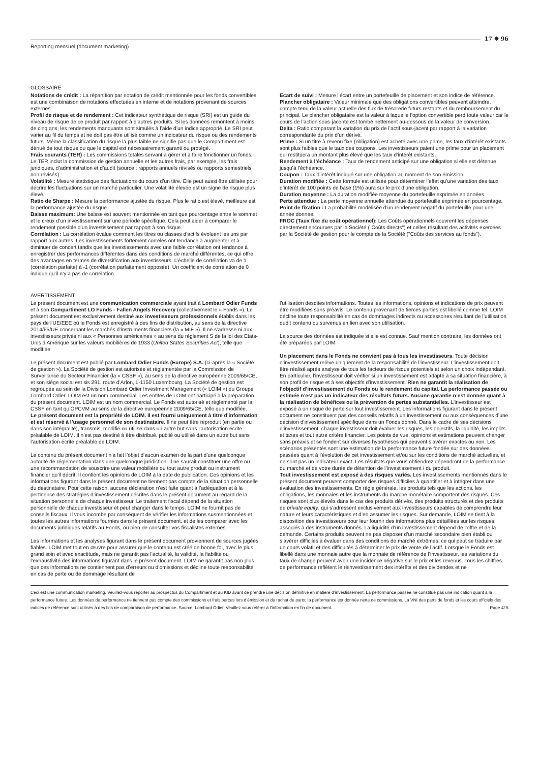Reporting mensuel (document marketing)
17 ✵ 96
GLOSSAIRE
Notations de crédit : La répartition par notation de crédit mentionnée pour les fonds convertibles est une combinaison de notations effectuées en interne et de notations provenant de sources externes.
Profil de risque et de rendement : Cet indicateur synthétique de risque (SRI) est un guide du niveau de risque de ce produit par rapport à d’autres produits. Si les données remontent à moins de cinq ans, les rendements manquants sont simulés à l’aide d’un indice approprié. Le SRI peut varier au fil du temps et ne doit pas être utilisé comme un indicateur du risque ou des rendements futurs. Même la classification du risque la plus faible ne signifie pas que le Compartiment est dénué de tout risque ou que le capital est nécessairement garanti ou protégé.
Frais courants (TER) : Les commissions totales servant à gérer et à faire fonctionner un fonds. Le TER inclut la commission de gestion annuelle et les autres frais, par exemple, les frais juridiques, d’administration et d’audit (source : rapports annuels révisés ou rapports semestriels non révisés).
Volatilité : Mesure statistique des fluctuations du cours d’un titre. Elle peut aussi être utilisée pour décrire les fluctuations sur un marché particulier. Une volatilité élevée est un signe de risque plus élevé.
Ratio de Sharpe : Mesure la performance ajustée du risque. Plus le ratio est élevé, meilleure est la performance ajustée du risque.
Baisse maximum: Une baisse est souvent mentionnée en tant que pourcentage entre le sommet et le creux d’un investissement sur une période spécifique. Cela peut aider à comparer le rendement possible d’un investissement par rapport à son risque.
Corrélation : La corrélation évalue comment les titres ou classes d’actifs évoluent les uns par rapport aux autres. Les investissements fortement corrélés ont tendance à augmenter et à diminuer de concert tandis que les investissements avec une faible corrélation ont tendance à enregistrer des performances différentes dans des conditions de marché différentes, ce qui offre des avantages en termes de diversification aux investisseurs. L’échelle de corrélation va de 1 (corrélation parfaite) à -1 (corrélation parfaitement opposée). Un coefficient de corrélation de 0 indique qu’il n’y a pas de corrélation.
Ecart de suivi : Mesure l’écart entre un portefeuille de placement et son indice de référence.
Plancher obligataire : Valeur minimale que des obligations convertibles peuvent atteindre, compte tenu de la valeur actuelle des flux de trésorerie futurs restants et du remboursement du principal. Le plancher obligataire est la valeur à laquelle l’option convertible perd toute valeur car le cours de l’action sous-jacente est tombé nettement au-dessous de la valeur de conversion.
Delta : Ratio comparant la variation du prix de l’actif sous-jacent par rapport à la variation correspondante du prix d’un dérivé.
Prime : Si un titre à revenu fixe (obligation) est acheté avec une prime, les taux d’intérêt existants sont plus faibles que le taux des coupons. Les investisseurs paient une prime pour un placement qui restituera un montant plus élevé que les taux d’intérêt existants.
Rendement à l’échéance : Taux de rendement anticipé sur une obligation si elle est détenue jusqu’à l’échéance.
Coupon : Taux d’intérêt indiqué sur une obligation au moment de son émission.
Duration modifiée : Cette formule est utilisée pour déterminer l’effet qu’une variation des taux d’intérêt de 100 points de base (1%) aura sur le prix d’une obligation.
Duration moyenne : La duration modifiée moyenne du portefeuille exprimée en années.
Perte attendue : La perte moyenne annuelle attendue du portefeuille exprimée en pourcentage.
Point de fixation : La probabilité modélisée d’un rendement négatif du portefeuille pour une année donnée.
FROC (Taux fixe du coût opérationnel): Les Coûts opérationnels couvrent les dépenses directement encourues par la Société ("Coûts directs") et celles résultant des activités exercées par la Société de gestion pour le compte de la Société ("Coûts des services au fonds").
AVERTISSEMENT
Le présent document est une communication commerciale ayant trait à Lombard Odier Funds et à son Compartiment LO Funds - Fallen Angels Recovery (collectivement le « Fonds »). Le présent document est exclusivement destiné aux investisseurs professionnels établis dans les pays de l’UE/EEE où le Fonds est enregistré à des fins de distribution, au sens de la directive 2014/65/UE concernant les marchés d’instruments financiers (la « MIF »). Il ne s’adresse ni aux investisseurs privés ni aux « Personnes américaines » au sens du règlement S de la loi des Etats-Unis d’Amérique sur les valeurs mobilières de 1933 (United States Securities Act), telle que modifiée.
Le présent document est publié par Lombard Odier Funds (Europe) S.A. (ci-après la « Société de gestion »). La Société de gestion est autorisée et réglementée par la Commission de Surveillance du Secteur Financier (la « CSSF »), au sens de la directive européenne 2009/65/CE, et son siège social est sis 291, route d’Arlon, L-1150 Luxembourg. La Société de gestion est regroupée au sein de la Division Lombard Odier Investment Management (« LOIM ») du Groupe Lombard Odier. LOIM est un nom commercial. Les entités de LOIM ont participé à la préparation du présent document. LOIM est un nom commercial. Le Fonds est autorisé et réglementé par la CSSF en tant qu’OPCVM au sens de la directive européenne 2009/65/CE, telle que modifiée.
Le présent document est la propriété de LOIM. Il est fourni uniquement à titre d’information et est réservé à l’usage personnel de son destinataire. Il ne peut être reproduit (en partie ou dans son intégralité), transmis, modifié ou utilisé dans un autre but sans l’autorisation écrite préalable de LOIM. Il n’est pas destiné à être distribué, publié ou utilisé dans un autre but sans l’autorisation écrite préalable de LOIM.
Le contenu du présent document n’a fait l’objet d’aucun examen de la part d’une quelconque autorité de réglementation dans une quelconque juridiction. Il ne saurait constituer une offre ou une recommandation de souscrire une valeur mobilière ou tout autre produit ou instrument financier qu’il décrit. Il contient les opinions de LOIM à la date de publication. Ces opinions et les informations figurant dans le présent document ne tiennent pas compte de la situation personnelle du destinataire. Pour cette raison, aucune déclaration n’est faite quant à l’adéquation et à la pertinence des stratégies d’investissement décrites dans le présent document au regard de la situation personnelle de chaque investisseur. Le traitement fiscal dépend de la situation personnelle de chaque investisseur et peut changer dans le temps. LOIM ne fournit pas de conseils fiscaux. Il vous incombe par conséquent de vérifier les informations susmentionnées et toutes les autres informations fournies dans le présent document, et de les comparer avec les documents juridiques relatifs au Fonds, ou bien de consulter vos fiscalistes externes.
Les informations et les analyses figurant dans le présent document proviennent de sources jugées fiables. LOIM met tout en œuvre pour assurer que le contenu est créé de bonne foi, avec le plus grand soin et avec exactitude, mais ne garantit pas l’actualité, la validité, la fiabilité ou l’exhaustivité des informations figurant dans le présent document. LOIM ne garantit pas non plus que ces informations ne contiennent pas d’erreurs ou d’omissions et décline toute responsabilité en cas de perte ou de dommage résultant de
l’utilisation desdites informations. Toutes les informations, opinions et indications de prix peuvent être modifiées sans préavis. Le contenu provenant de tierces parties est libellé comme tel. LOIM décline toute responsabilité en cas de dommages indirects ou accessoires résultant de l’utilisation dudit contenu ou survenus en lien avec son utilisation.
La source des données est indiquée si elle est connue. Sauf mention contraire, les données ont été préparées par LOIM.
Un placement dans le Fonds ne convient pas à tous les investisseurs. Toute décision d’investissement relève uniquement de la responsabilité de l’investisseur. L’investissement doit être réalisé après analyse de tous les facteurs de risque potentiels et selon un choix indépendant. En particulier, l’investisseur doit vérifier si un investissement est adapté à sa situation financière, à son profil de risque et à ses objectifs d’investissement. Rien ne garantit la réalisation de l’objectif d’investissement du Fonds ou le rendement du capital. La performance passée ou estimée n’est pas un indicateur des résultats futurs. Aucune garantie n’est donnée quant à la réalisation de bénéfices ou la prévention de pertes substantielles. L’investisseur est exposé à un risque de perte sur tout investissement. Les informations figurant dans le présent document ne constituent pas des conseils relatifs à un investissement ou aux conséquences d’une décision d’investissement spécifique dans un Fonds donné. Dans le cadre de ses décisions d’investissement, chaque investisseur doit évaluer les risques, les objectifs, la liquidité, les impôts et taxes et tout autre critère financier. Les points de vue, opinions et estimations peuvent changer sans préavis et se fondent sur diverses hypothèses qui peuvent s’avérer exactes ou non. Les scénarios présentés sont une estimation de la performance future fondée sur des données passées quant à l’évolution de cet investissement et/ou sur les conditions de marché actuelles, et ne sont pas un indicateur exact. Les résultats que vous obtiendrez dépendront de la performance du marché et de votre durée de détention de l’investissement / du produit.
Tout investissement est exposé à des risques variés. Les investissements mentionnés dans le présent document peuvent comporter des risques difficiles à quantifier et à intégrer dans une évaluation des investissements. En règle générale, les produits tels que les actions, les obligations, les monnaies et les instruments du marché monétaire comportent des risques. Ces risques sont plus élevés dans le cas des produits dérivés, des produits structurés et des produits de private equity, qui s’adressent exclusivement aux investisseurs capables de comprendre leur nature et leurs caractéristiques et d’en assumer les risques. Sur demande, LOIM se tient à la disposition des investisseurs pour leur fournir des informations plus détaillées sur les risques associés à des instruments donnés. La liquidité d’un investissement dépend de l’offre et de la demande. Certains produits peuvent ne pas disposer d’un marché secondaire bien établi ou s’avérer difficiles à évaluer dans des conditions de marché extrêmes, ce qui peut se traduire par un cours volatil et des difficultés à déterminer le prix de vente de l’actif. Lorsque le Fonds est libellé dans une monnaie autre que la monnaie de référence de l’investisseur, les variations du taux de change peuvent avoir une incidence négative sur le prix et les revenus. Tous les chiffres de performance reflètent le réinvestissement des intérêts et des dividendes et ne
Ceci est une communication marketing. Veuillez-vous reporter au prospectus du Compartiment et au KID avant de prendre une décision définitive en matière d’investissement. La performance passée ne constitue pas une indication quant à la performance future. Les données de performance ne tiennent pas compte des commissions et frais perçus lors d’émission et du rachat de parts; la performance est donnée nette de commissions. La VNI des parts de fonds et les cours officiels des indices de référence sont utilisés à des fins de comparaison de performance. Source: Lombard Odier. Veuillez vous référer à l’information en fin de document. Page 4/ 5